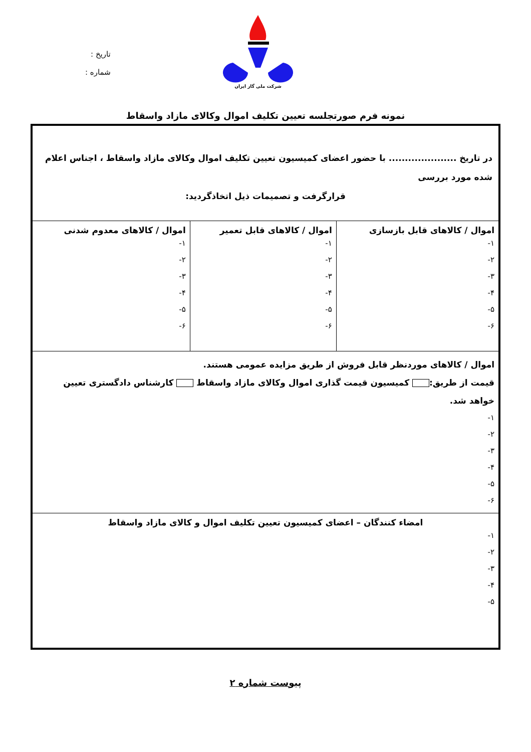شرکت ملی گاز ایران
تاریخ :
شماره :
نمونه فرم صورتجلسه تعیین تکلیف اموال وکالای مازاد واسقاط
| در تاریخ ..................... با حضور اعضای کمیسیون تعیین تکلیف اموال وکالای مازاد واسقاط ، اجناس اعلام شده مورد بررسی قرارگرفت و تصمیمات ذیل اتخاذگردید: | | |
| اموال / کالاهای قابل بازسازی ۱- ۲- ۳- ۴- ۵- ۶- | اموال / کالاهای قابل تعمیر ۱- ۲- ۳- ۴- ۵- ۶- | اموال / کالاهای معدوم شدنی ۱- ۲- ۳- ۴- ۵- ۶- |
| اموال / کالاهای موردنظر قابل فروش از طریق مزایده عمومی هستند. قیمت از طریق: کمیسیون قیمت گذاری اموال وکالای مازاد واسقاط کارشناس دادگستری تعیین خواهد شد. ۱- ۲- ۳- ۴- ۵- ۶- | | |
| امضاء کنندگان – اعضای کمیسیون تعیین تکلیف اموال و کالای مازاد واسقاط ۱- ۲- ۳- ۴- ۵- | | |
پیوست شماره ۲